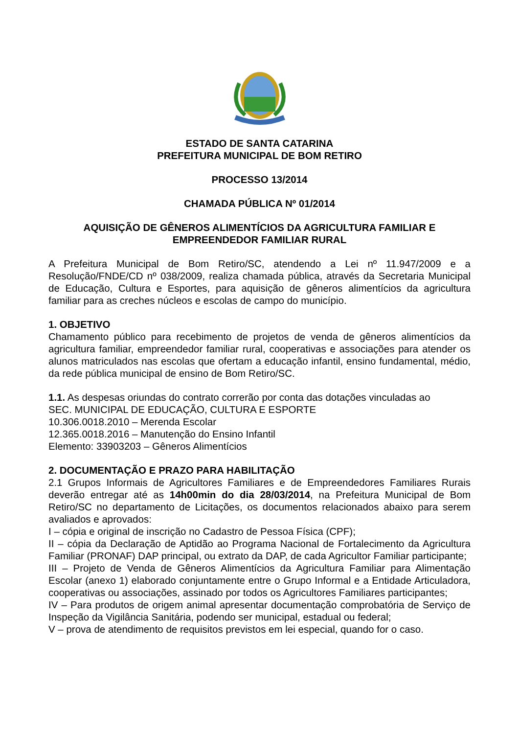ESTADO DE SANTA CATARINA
PREFEITURA MUNICIPAL DE BOM RETIRO
PROCESSO 13/2014
CHAMADA PÚBLICA Nº 01/2014
AQUISIÇÃO DE GÊNEROS ALIMENTÍCIOS DA AGRICULTURA FAMILIAR E EMPREENDEDOR FAMILIAR RURAL
A Prefeitura Municipal de Bom Retiro/SC, atendendo a Lei nº 11.947/2009 e a Resolução/FNDE/CD nº 038/2009, realiza chamada pública, através da Secretaria Municipal de Educação, Cultura e Esportes, para aquisição de gêneros alimentícios da agricultura familiar para as creches núcleos e escolas de campo do município.
1. OBJETIVO
Chamamento público para recebimento de projetos de venda de gêneros alimentícios da agricultura familiar, empreendedor familiar rural, cooperativas e associações para atender os alunos matriculados nas escolas que ofertam a educação infantil, ensino fundamental, médio, da rede pública municipal de ensino de Bom Retiro/SC.
1.1. As despesas oriundas do contrato correrão por conta das dotações vinculadas ao
SEC. MUNICIPAL DE EDUCAÇÃO, CULTURA E ESPORTE
10.306.0018.2010 – Merenda Escolar
12.365.0018.2016 – Manutenção do Ensino Infantil
Elemento: 33903203 – Gêneros Alimentícios
2. DOCUMENTAÇÃO E PRAZO PARA HABILITAÇÃO
2.1 Grupos Informais de Agricultores Familiares e de Empreendedores Familiares Rurais deverão entregar até as 14h00min do dia 28/03/2014, na Prefeitura Municipal de Bom Retiro/SC no departamento de Licitações, os documentos relacionados abaixo para serem avaliados e aprovados:
I – cópia e original de inscrição no Cadastro de Pessoa Física (CPF);
II – cópia da Declaração de Aptidão ao Programa Nacional de Fortalecimento da Agricultura Familiar (PRONAF) DAP principal, ou extrato da DAP, de cada Agricultor Familiar participante;
III – Projeto de Venda de Gêneros Alimentícios da Agricultura Familiar para Alimentação Escolar (anexo 1) elaborado conjuntamente entre o Grupo Informal e a Entidade Articuladora, cooperativas ou associações, assinado por todos os Agricultores Familiares participantes;
IV – Para produtos de origem animal apresentar documentação comprobatória de Serviço de Inspeção da Vigilância Sanitária, podendo ser municipal, estadual ou federal;
V – prova de atendimento de requisitos previstos em lei especial, quando for o caso.